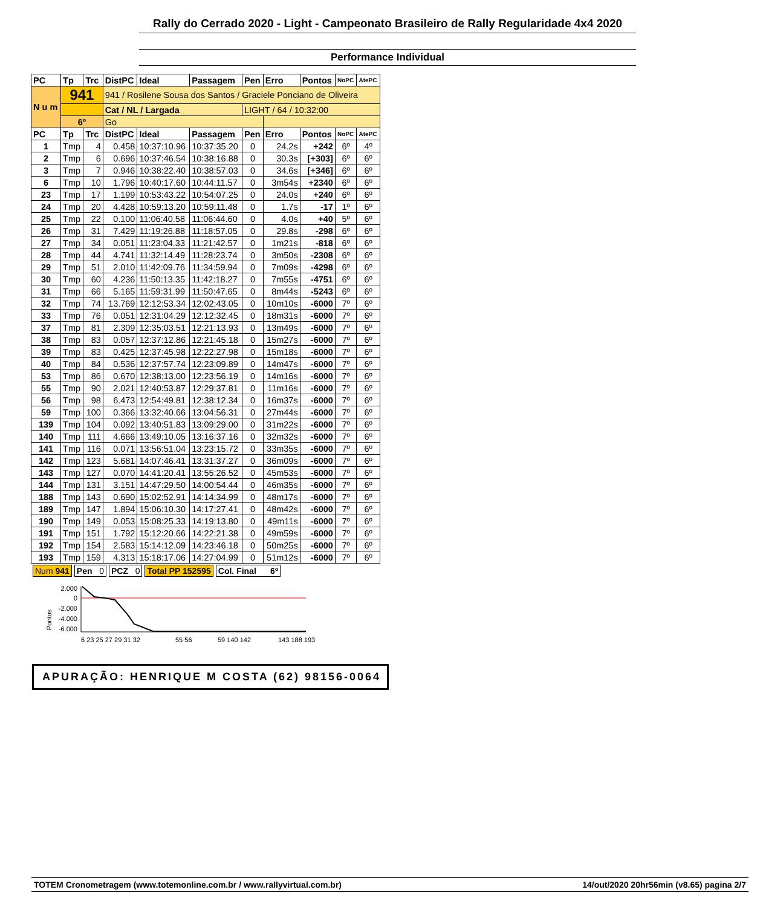Rally do Cerrado 2020 - Light - Campeonato Brasileiro de Rally Regularidade 4x4 2020
Performance Individual
| PC | Tp | Trc | DistPC | Ideal | Passagem | Pen | Erro | Pontos | NoPC | AtePC |
| --- | --- | --- | --- | --- | --- | --- | --- | --- | --- | --- |
| N u m | 941 | | 941 / Rosilene Sousa dos Santos / Graciele Ponciano de Oliveira | | | | | | | |
| | | | Cat / NL / Largada | | | LIGHT / 64 / 10:32:00 | | | | |
| | 6º | | Go | | | | | | | |
| PC | Tp | Trc | DistPC | Ideal | Passagem | Pen | Erro | Pontos | NoPC | AtePC |
| 1 | Tmp | 4 | 0.458 | 10:37:10.96 | 10:37:35.20 | 0 | 24.2s | +242 | 6º | 4º |
| 2 | Tmp | 6 | 0.696 | 10:37:46.54 | 10:38:16.88 | 0 | 30.3s | [+303] | 6º | 6º |
| 3 | Tmp | 7 | 0.946 | 10:38:22.40 | 10:38:57.03 | 0 | 34.6s | [+346] | 6º | 6º |
| 6 | Tmp | 10 | 1.796 | 10:40:17.60 | 10:44:11.57 | 0 | 3m54s | +2340 | 6º | 6º |
| 23 | Tmp | 17 | 1.199 | 10:53:43.22 | 10:54:07.25 | 0 | 24.0s | +240 | 6º | 6º |
| 24 | Tmp | 20 | 4.428 | 10:59:13.20 | 10:59:11.48 | 0 | 1.7s | -17 | 1º | 6º |
| 25 | Tmp | 22 | 0.100 | 11:06:40.58 | 11:06:44.60 | 0 | 4.0s | +40 | 5º | 6º |
| 26 | Tmp | 31 | 7.429 | 11:19:26.88 | 11:18:57.05 | 0 | 29.8s | -298 | 6º | 6º |
| 27 | Tmp | 34 | 0.051 | 11:23:04.33 | 11:21:42.57 | 0 | 1m21s | -818 | 6º | 6º |
| 28 | Tmp | 44 | 4.741 | 11:32:14.49 | 11:28:23.74 | 0 | 3m50s | -2308 | 6º | 6º |
| 29 | Tmp | 51 | 2.010 | 11:42:09.76 | 11:34:59.94 | 0 | 7m09s | -4298 | 6º | 6º |
| 30 | Tmp | 60 | 4.236 | 11:50:13.35 | 11:42:18.27 | 0 | 7m55s | -4751 | 6º | 6º |
| 31 | Tmp | 66 | 5.165 | 11:59:31.99 | 11:50:47.65 | 0 | 8m44s | -5243 | 6º | 6º |
| 32 | Tmp | 74 | 13.769 | 12:12:53.34 | 12:02:43.05 | 0 | 10m10s | -6000 | 7º | 6º |
| 33 | Tmp | 76 | 0.051 | 12:31:04.29 | 12:12:32.45 | 0 | 18m31s | -6000 | 7º | 6º |
| 37 | Tmp | 81 | 2.309 | 12:35:03.51 | 12:21:13.93 | 0 | 13m49s | -6000 | 7º | 6º |
| 38 | Tmp | 83 | 0.057 | 12:37:12.86 | 12:21:45.18 | 0 | 15m27s | -6000 | 7º | 6º |
| 39 | Tmp | 83 | 0.425 | 12:37:45.98 | 12:22:27.98 | 0 | 15m18s | -6000 | 7º | 6º |
| 40 | Tmp | 84 | 0.536 | 12:37:57.74 | 12:23:09.89 | 0 | 14m47s | -6000 | 7º | 6º |
| 53 | Tmp | 86 | 0.670 | 12:38:13.00 | 12:23:56.19 | 0 | 14m16s | -6000 | 7º | 6º |
| 55 | Tmp | 90 | 2.021 | 12:40:53.87 | 12:29:37.81 | 0 | 11m16s | -6000 | 7º | 6º |
| 56 | Tmp | 98 | 6.473 | 12:54:49.81 | 12:38:12.34 | 0 | 16m37s | -6000 | 7º | 6º |
| 59 | Tmp | 100 | 0.366 | 13:32:40.66 | 13:04:56.31 | 0 | 27m44s | -6000 | 7º | 6º |
| 139 | Tmp | 104 | 0.092 | 13:40:51.83 | 13:09:29.00 | 0 | 31m22s | -6000 | 7º | 6º |
| 140 | Tmp | 111 | 4.666 | 13:49:10.05 | 13:16:37.16 | 0 | 32m32s | -6000 | 7º | 6º |
| 141 | Tmp | 116 | 0.071 | 13:56:51.04 | 13:23:15.72 | 0 | 33m35s | -6000 | 7º | 6º |
| 142 | Tmp | 123 | 5.681 | 14:07:46.41 | 13:31:37.27 | 0 | 36m09s | -6000 | 7º | 6º |
| 143 | Tmp | 127 | 0.070 | 14:41:20.41 | 13:55:26.52 | 0 | 45m53s | -6000 | 7º | 6º |
| 144 | Tmp | 131 | 3.151 | 14:47:29.50 | 14:00:54.44 | 0 | 46m35s | -6000 | 7º | 6º |
| 188 | Tmp | 143 | 0.690 | 15:02:52.91 | 14:14:34.99 | 0 | 48m17s | -6000 | 7º | 6º |
| 189 | Tmp | 147 | 1.894 | 15:06:10.30 | 14:17:27.41 | 0 | 48m42s | -6000 | 7º | 6º |
| 190 | Tmp | 149 | 0.053 | 15:08:25.33 | 14:19:13.80 | 0 | 49m11s | -6000 | 7º | 6º |
| 191 | Tmp | 151 | 1.792 | 15:12:20.66 | 14:22:21.38 | 0 | 49m59s | -6000 | 7º | 6º |
| 192 | Tmp | 154 | 2.583 | 15:14:12.09 | 14:23:46.18 | 0 | 50m25s | -6000 | 7º | 6º |
| 193 | Tmp | 159 | 4.313 | 15:18:17.06 | 14:27:04.99 | 0 | 51m12s | -6000 | 7º | 6º |
Num 941 Pen 0 PCZ 0 Total PP 152595 Col. Final 6º
Pontos
2.000
0
-2.000
-4.000
-6.000
6 23 25 27 29 31 32
55 56
59 140 142
143 188 193
APURAÇÃO: HENRIQUE M COSTA (62) 98156-0064
TOTEM Cronometragem (www.totemonline.com.br / www.rallyvirtual.com.br) 14/out/2020 20hr56min (v8.65) pagina 2/7